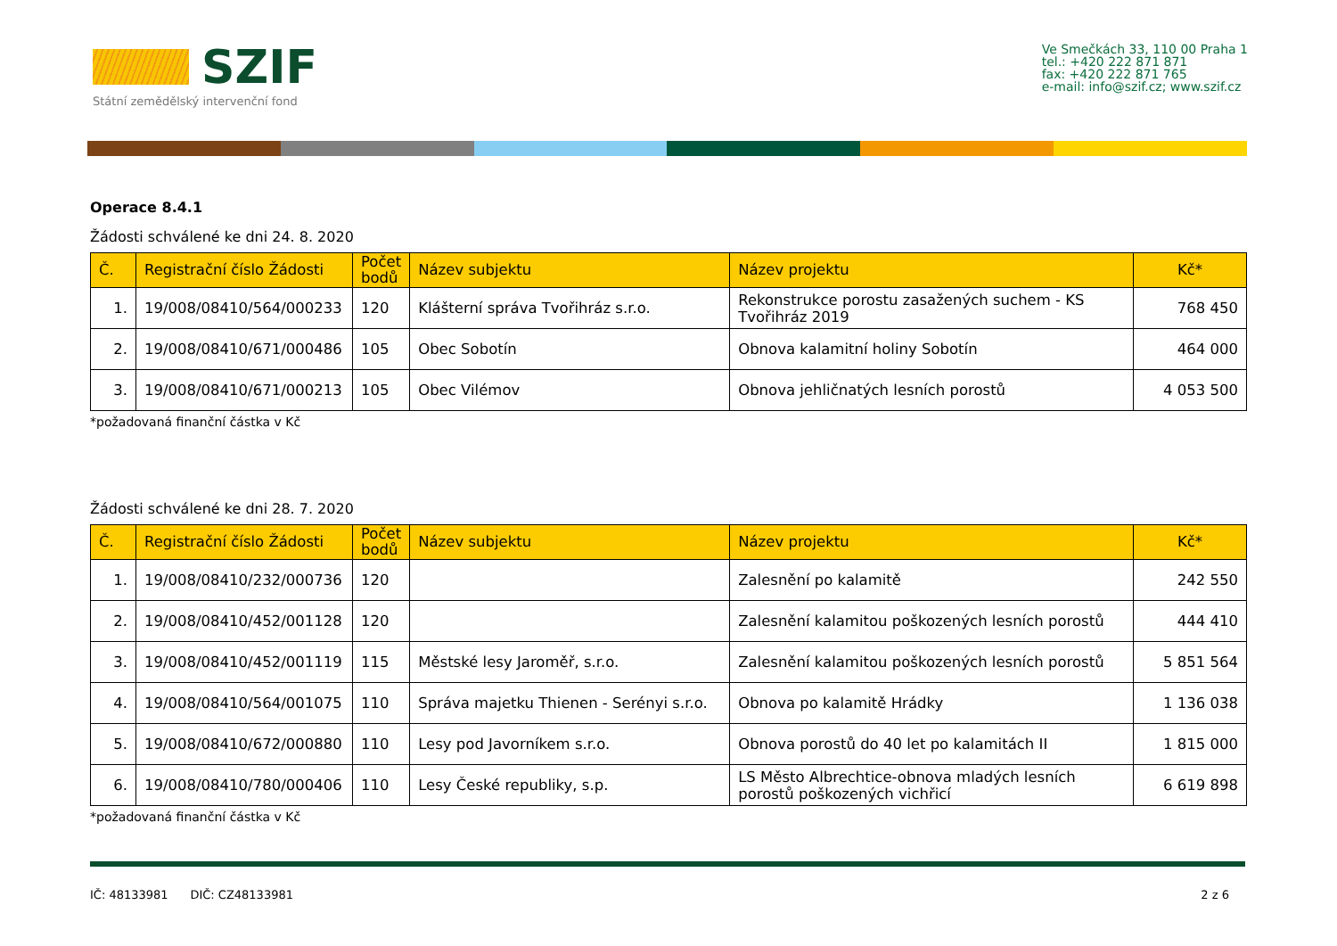SZIF
Státní zemědělský intervenční fond
Ve Smečkách 33, 110 00 Praha 1
tel.: +420 222 871 871
fax: +420 222 871 765
e-mail: info@szif.cz; www.szif.cz
Operace 8.4.1
Žádosti schválené ke dni 24. 8. 2020
| Č. | Registrační číslo Žádosti | Počet bodů | Název subjektu | Název projektu | Kč* |
| --- | --- | --- | --- | --- | --- |
| 1. | 19/008/08410/564/000233 | 120 | Klášterní správa Tvořihráz s.r.o. | Rekonstrukce porostu zasažených suchem - KS Tvořihráz 2019 | 768 450 |
| 2. | 19/008/08410/671/000486 | 105 | Obec Sobotín | Obnova kalamitní holiny Sobotín | 464 000 |
| 3. | 19/008/08410/671/000213 | 105 | Obec Vilémov | Obnova jehličnatých lesních porostů | 4 053 500 |
*požadovaná finanční částka v Kč
Žádosti schválené ke dni 28. 7. 2020
| Č. | Registrační číslo Žádosti | Počet bodů | Název subjektu | Název projektu | Kč* |
| --- | --- | --- | --- | --- | --- |
| 1. | 19/008/08410/232/000736 | 120 | | Zalesnění po kalamitě | 242 550 |
| 2. | 19/008/08410/452/001128 | 120 | | Zalesnění kalamitou poškozených lesních porostů | 444 410 |
| 3. | 19/008/08410/452/001119 | 115 | Městské lesy Jaroměř, s.r.o. | Zalesnění kalamitou poškozených lesních porostů | 5 851 564 |
| 4. | 19/008/08410/564/001075 | 110 | Správa majetku Thienen - Serényi s.r.o. | Obnova po kalamitě Hrádky | 1 136 038 |
| 5. | 19/008/08410/672/000880 | 110 | Lesy pod Javorníkem s.r.o. | Obnova porostů do 40 let po kalamitách II | 1 815 000 |
| 6. | 19/008/08410/780/000406 | 110 | Lesy České republiky, s.p. | LS Město Albrechtice-obnova mladých lesních porostů poškozených vichřicí | 6 619 898 |
*požadovaná finanční částka v Kč
IČ: 48133981 DIČ: CZ48133981 2 z 6